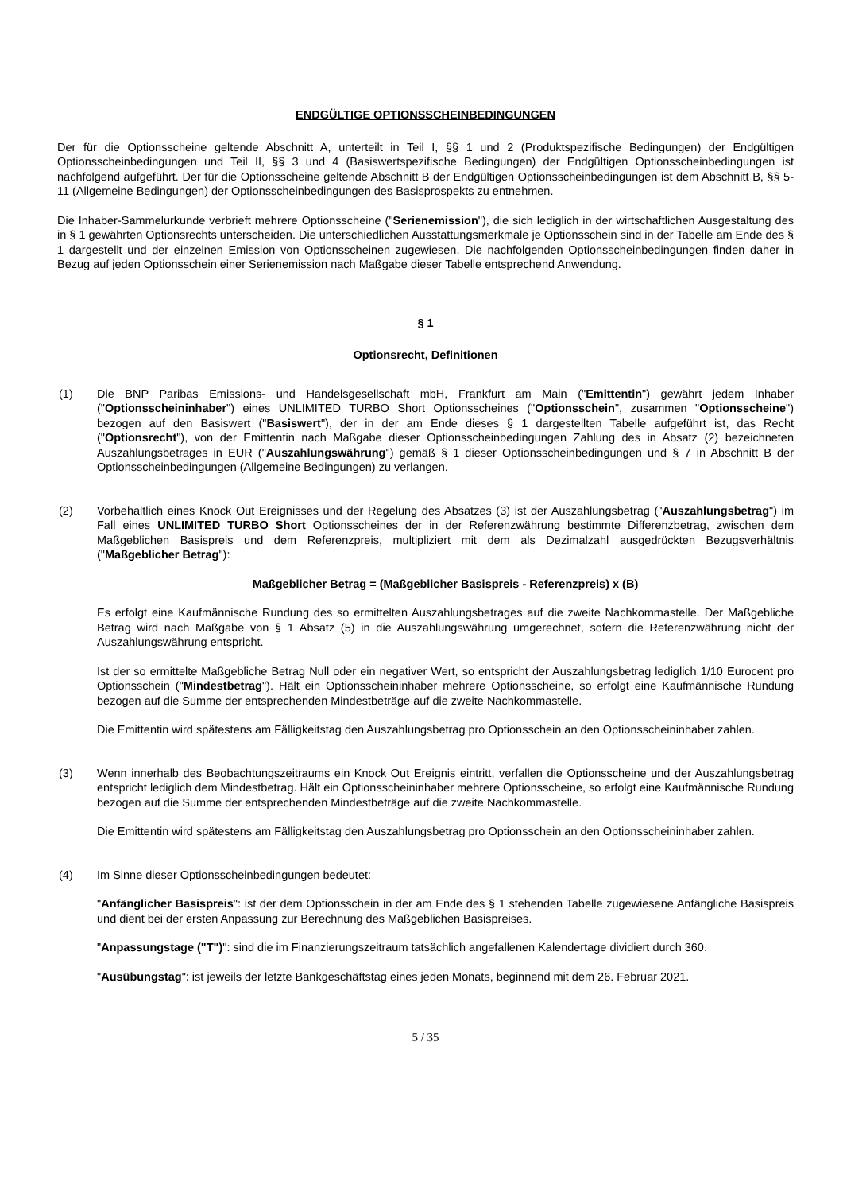ENDGÜLTIGE OPTIONSSCHEINBEDINGUNGEN
Der für die Optionsscheine geltende Abschnitt A, unterteilt in Teil I, §§ 1 und 2 (Produktspezifische Bedingungen) der Endgültigen Optionsscheinbedingungen und Teil II, §§ 3 und 4 (Basiswertspezifische Bedingungen) der Endgültigen Optionsscheinbedingungen ist nachfolgend aufgeführt. Der für die Optionsscheine geltende Abschnitt B der Endgültigen Optionsscheinbedingungen ist dem Abschnitt B, §§ 5-11 (Allgemeine Bedingungen) der Optionsscheinbedingungen des Basisprospekts zu entnehmen.
Die Inhaber-Sammelurkunde verbrieft mehrere Optionsscheine ("Serienemission"), die sich lediglich in der wirtschaftlichen Ausgestaltung des in § 1 gewährten Optionsrechts unterscheiden. Die unterschiedlichen Ausstattungsmerkmale je Optionsschein sind in der Tabelle am Ende des § 1 dargestellt und der einzelnen Emission von Optionsscheinen zugewiesen. Die nachfolgenden Optionsscheinbedingungen finden daher in Bezug auf jeden Optionsschein einer Serienemission nach Maßgabe dieser Tabelle entsprechend Anwendung.
§ 1
Optionsrecht, Definitionen
(1) Die BNP Paribas Emissions- und Handelsgesellschaft mbH, Frankfurt am Main ("Emittentin") gewährt jedem Inhaber ("Optionsscheininhaber") eines UNLIMITED TURBO Short Optionsscheines ("Optionsschein", zusammen "Optionsscheine") bezogen auf den Basiswert ("Basiswert"), der in der am Ende dieses § 1 dargestellten Tabelle aufgeführt ist, das Recht ("Optionsrecht"), von der Emittentin nach Maßgabe dieser Optionsscheinbedingungen Zahlung des in Absatz (2) bezeichneten Auszahlungsbetrages in EUR ("Auszahlungswährung") gemäß § 1 dieser Optionsscheinbedingungen und § 7 in Abschnitt B der Optionsscheinbedingungen (Allgemeine Bedingungen) zu verlangen.
(2) Vorbehaltlich eines Knock Out Ereignisses und der Regelung des Absatzes (3) ist der Auszahlungsbetrag ("Auszahlungsbetrag") im Fall eines UNLIMITED TURBO Short Optionsscheines der in der Referenzwährung bestimmte Differenzbetrag, zwischen dem Maßgeblichen Basispreis und dem Referenzpreis, multipliziert mit dem als Dezimalzahl ausgedrückten Bezugsverhältnis ("Maßgeblicher Betrag"):
Maßgeblicher Betrag = (Maßgeblicher Basispreis - Referenzpreis) x (B)
Es erfolgt eine Kaufmännische Rundung des so ermittelten Auszahlungsbetrages auf die zweite Nachkommastelle. Der Maßgebliche Betrag wird nach Maßgabe von § 1 Absatz (5) in die Auszahlungswährung umgerechnet, sofern die Referenzwährung nicht der Auszahlungswährung entspricht.
Ist der so ermittelte Maßgebliche Betrag Null oder ein negativer Wert, so entspricht der Auszahlungsbetrag lediglich 1/10 Eurocent pro Optionsschein ("Mindestbetrag"). Hält ein Optionsscheininhaber mehrere Optionsscheine, so erfolgt eine Kaufmännische Rundung bezogen auf die Summe der entsprechenden Mindestbeträge auf die zweite Nachkommastelle.
Die Emittentin wird spätestens am Fälligkeitstag den Auszahlungsbetrag pro Optionsschein an den Optionsscheininhaber zahlen.
(3) Wenn innerhalb des Beobachtungszeitraums ein Knock Out Ereignis eintritt, verfallen die Optionsscheine und der Auszahlungsbetrag entspricht lediglich dem Mindestbetrag. Hält ein Optionsscheininhaber mehrere Optionsscheine, so erfolgt eine Kaufmännische Rundung bezogen auf die Summe der entsprechenden Mindestbeträge auf die zweite Nachkommastelle.
Die Emittentin wird spätestens am Fälligkeitstag den Auszahlungsbetrag pro Optionsschein an den Optionsscheininhaber zahlen.
(4) Im Sinne dieser Optionsscheinbedingungen bedeutet:
"Anfänglicher Basispreis": ist der dem Optionsschein in der am Ende des § 1 stehenden Tabelle zugewiesene Anfängliche Basispreis und dient bei der ersten Anpassung zur Berechnung des Maßgeblichen Basispreises.
"Anpassungstage ("T")": sind die im Finanzierungszeitraum tatsächlich angefallenen Kalendertage dividiert durch 360.
"Ausübungstag": ist jeweils der letzte Bankgeschäftstag eines jeden Monats, beginnend mit dem 26. Februar 2021.
5 / 35